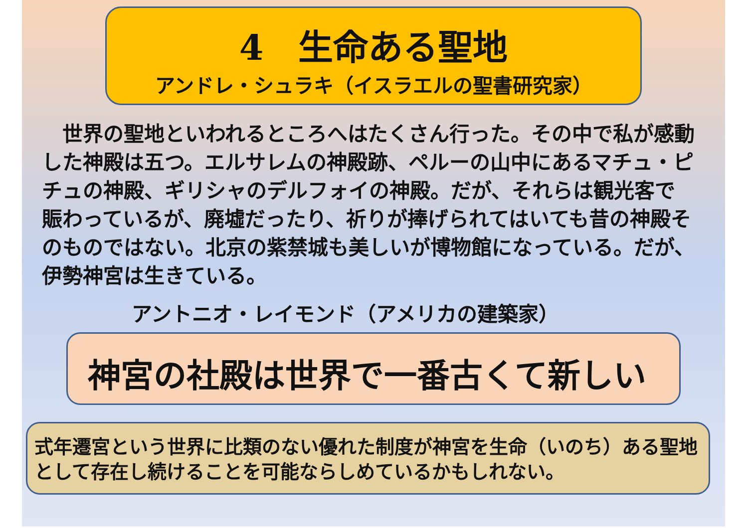4　生命ある聖地
アンドレ・シュラキ（イスラエルの聖書研究家）
　世界の聖地といわれるところへはたくさん行った。その中で私が感動した神殿は五つ。エルサレムの神殿跡、ペルーの山中にあるマチュ・ピチュの神殿、ギリシャのデルフォイの神殿。だが、それらは観光客で賑わっているが、廃墟だったり、祈りが捧げられてはいても昔の神殿そのものではない。北京の紫禁城も美しいが博物館になっている。だが、伊勢神宮は生きている。
アントニオ・レイモンド（アメリカの建築家）
神宮の社殿は世界で一番古くて新しい
式年遷宮という世界に比類のない優れた制度が神宮を生命（いのち）ある聖地として存在し続けることを可能ならしめているかもしれない。